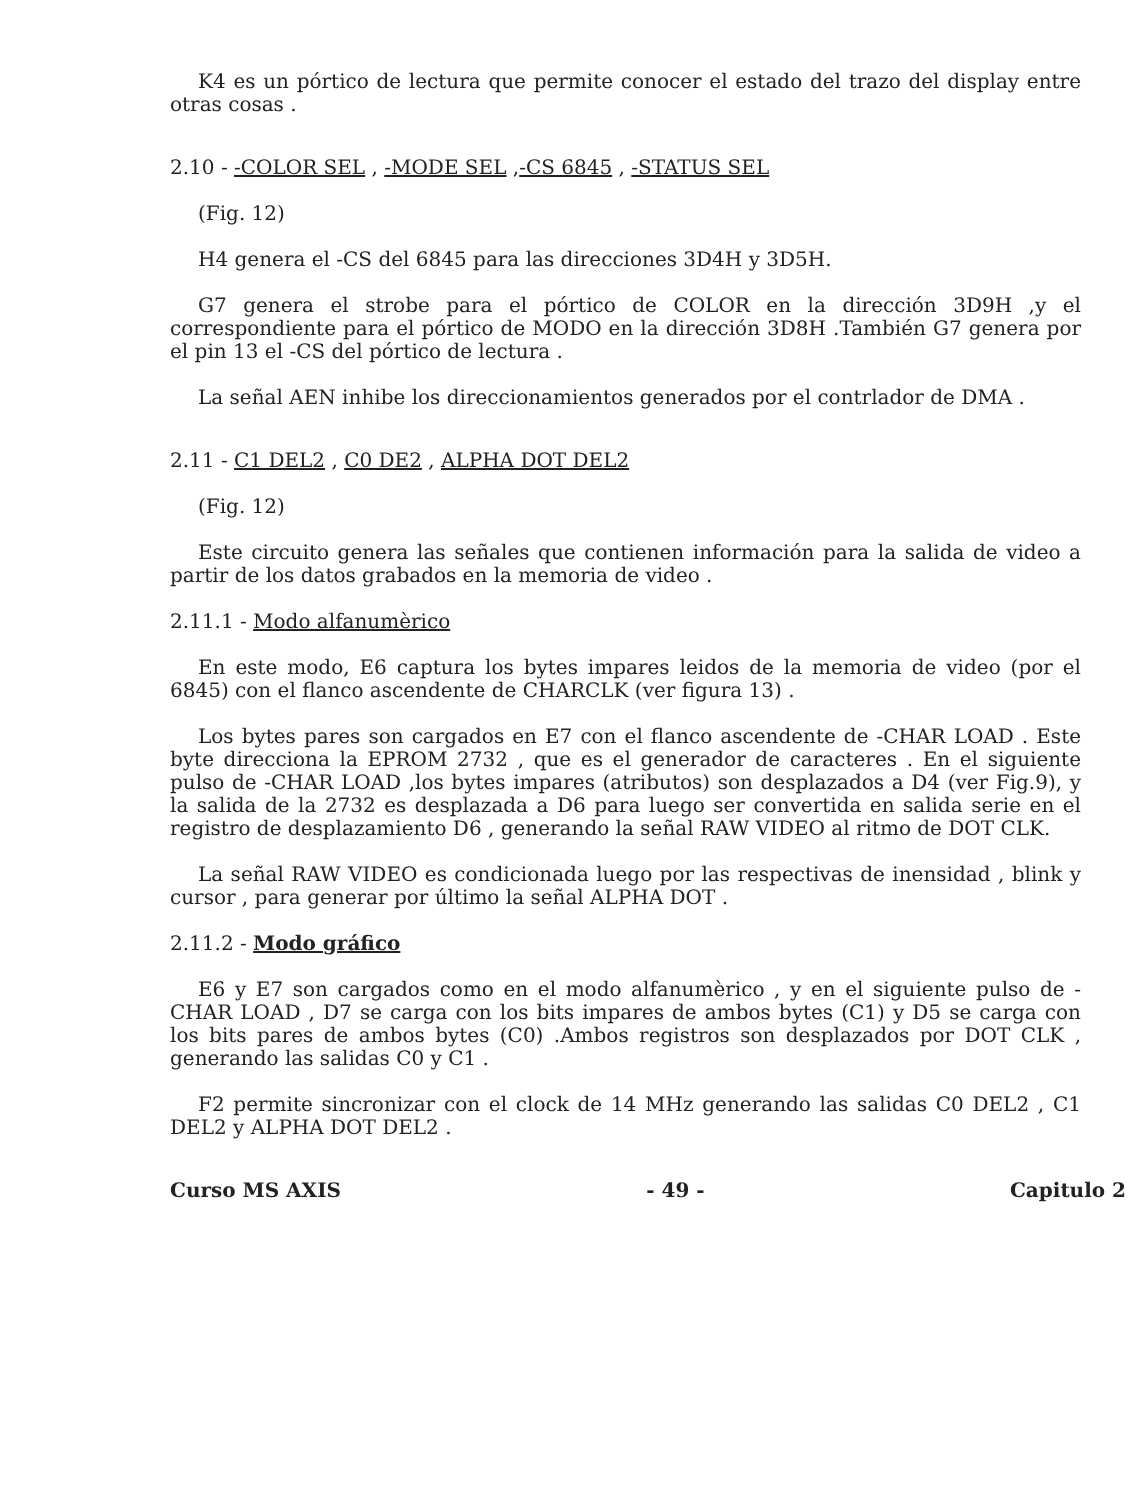K4 es un pórtico de lectura que permite conocer el estado del trazo del display entre otras cosas .
2.10 - -COLOR SEL , -MODE SEL ,-CS 6845 , -STATUS SEL
(Fig. 12)
H4 genera el -CS del 6845 para las direcciones 3D4H y 3D5H.
G7 genera el strobe para el pórtico de COLOR en la dirección 3D9H ,y el correspondiente para el pórtico de MODO en la dirección 3D8H .También G7 genera por el pin 13 el -CS del pórtico de lectura .
La señal AEN inhibe los direccionamientos generados por el contrlador de DMA .
2.11 - C1 DEL2 , C0 DE2 , ALPHA DOT DEL2
(Fig. 12)
Este circuito genera las señales que contienen información para la salida de video a partir de los datos grabados en la memoria de video .
2.11.1 - Modo alfanumèrico
En este modo, E6 captura los bytes impares leidos de la memoria de video (por el 6845) con el flanco ascendente de CHARCLK (ver figura 13) .
Los bytes pares son cargados en E7 con el flanco ascendente de -CHAR LOAD . Este byte direcciona la EPROM 2732 , que es el generador de caracteres . En el siguiente pulso de -CHAR LOAD ,los bytes impares (atributos) son desplazados a D4 (ver Fig.9), y la salida de la 2732 es desplazada a D6 para luego ser convertida en salida serie en el registro de desplazamiento D6 , generando la señal RAW VIDEO al ritmo de DOT CLK.
La señal RAW VIDEO es condicionada luego por las respectivas de inensidad , blink y cursor , para generar por último la señal ALPHA DOT .
2.11.2 - Modo gráfico
E6 y E7 son cargados como en el modo alfanumèrico , y en el siguiente pulso de -CHAR LOAD , D7 se carga con los bits impares de ambos bytes (C1) y D5 se carga con los bits pares de ambos bytes (C0) .Ambos registros son desplazados por DOT CLK , generando las salidas C0 y C1 .
F2 permite sincronizar con el clock de 14 MHz generando las salidas C0 DEL2 , C1 DEL2 y ALPHA DOT DEL2 .
Curso MS AXIS - 49 - Capitulo 2